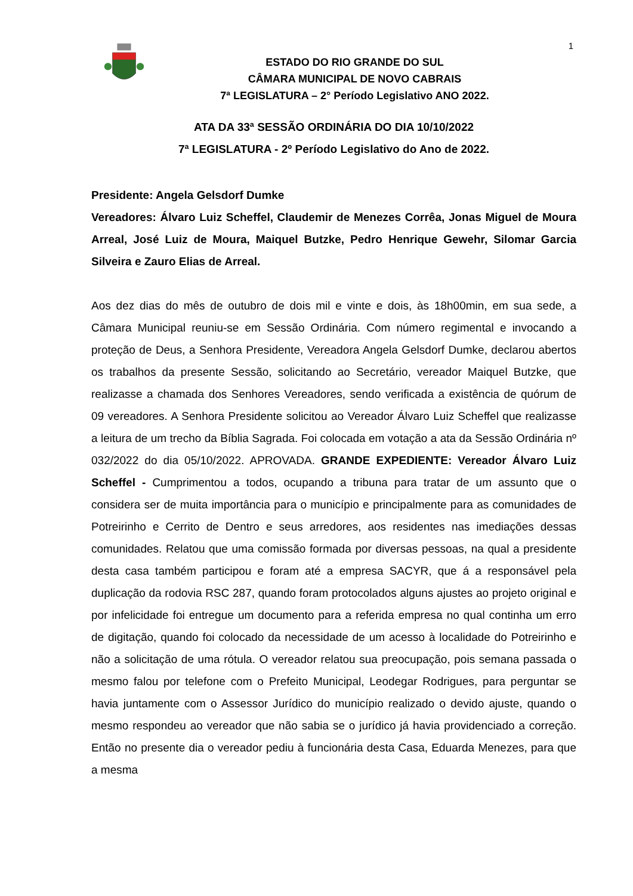1
ESTADO DO RIO GRANDE DO SUL
CÂMARA MUNICIPAL DE NOVO CABRAIS
7ª LEGISLATURA – 2° Período Legislativo ANO 2022.
ATA DA 33ª SESSÃO ORDINÁRIA DO DIA 10/10/2022
7ª LEGISLATURA - 2º Período Legislativo do Ano de 2022.
Presidente: Angela Gelsdorf Dumke
Vereadores: Álvaro Luiz Scheffel, Claudemir de Menezes Corrêa, Jonas Miguel de Moura Arreal, José Luiz de Moura, Maiquel Butzke, Pedro Henrique Gewehr, Silomar Garcia Silveira e Zauro Elias de Arreal.
Aos dez dias do mês de outubro de dois mil e vinte e dois, às 18h00min, em sua sede, a Câmara Municipal reuniu-se em Sessão Ordinária. Com número regimental e invocando a proteção de Deus, a Senhora Presidente, Vereadora Angela Gelsdorf Dumke, declarou abertos os trabalhos da presente Sessão, solicitando ao Secretário, vereador Maiquel Butzke, que realizasse a chamada dos Senhores Vereadores, sendo verificada a existência de quórum de 09 vereadores. A Senhora Presidente solicitou ao Vereador Álvaro Luiz Scheffel que realizasse a leitura de um trecho da Bíblia Sagrada. Foi colocada em votação a ata da Sessão Ordinária nº 032/2022 do dia 05/10/2022. APROVADA. GRANDE EXPEDIENTE: Vereador Álvaro Luiz Scheffel - Cumprimentou a todos, ocupando a tribuna para tratar de um assunto que o considera ser de muita importância para o município e principalmente para as comunidades de Potreirinho e Cerrito de Dentro e seus arredores, aos residentes nas imediações dessas comunidades. Relatou que uma comissão formada por diversas pessoas, na qual a presidente desta casa também participou e foram até a empresa SACYR, que á a responsável pela duplicação da rodovia RSC 287, quando foram protocolados alguns ajustes ao projeto original e por infelicidade foi entregue um documento para a referida empresa no qual continha um erro de digitação, quando foi colocado da necessidade de um acesso à localidade do Potreirinho e não a solicitação de uma rótula. O vereador relatou sua preocupação, pois semana passada o mesmo falou por telefone com o Prefeito Municipal, Leodegar Rodrigues, para perguntar se havia juntamente com o Assessor Jurídico do município realizado o devido ajuste, quando o mesmo respondeu ao vereador que não sabia se o jurídico já havia providenciado a correção. Então no presente dia o vereador pediu à funcionária desta Casa, Eduarda Menezes, para que a mesma